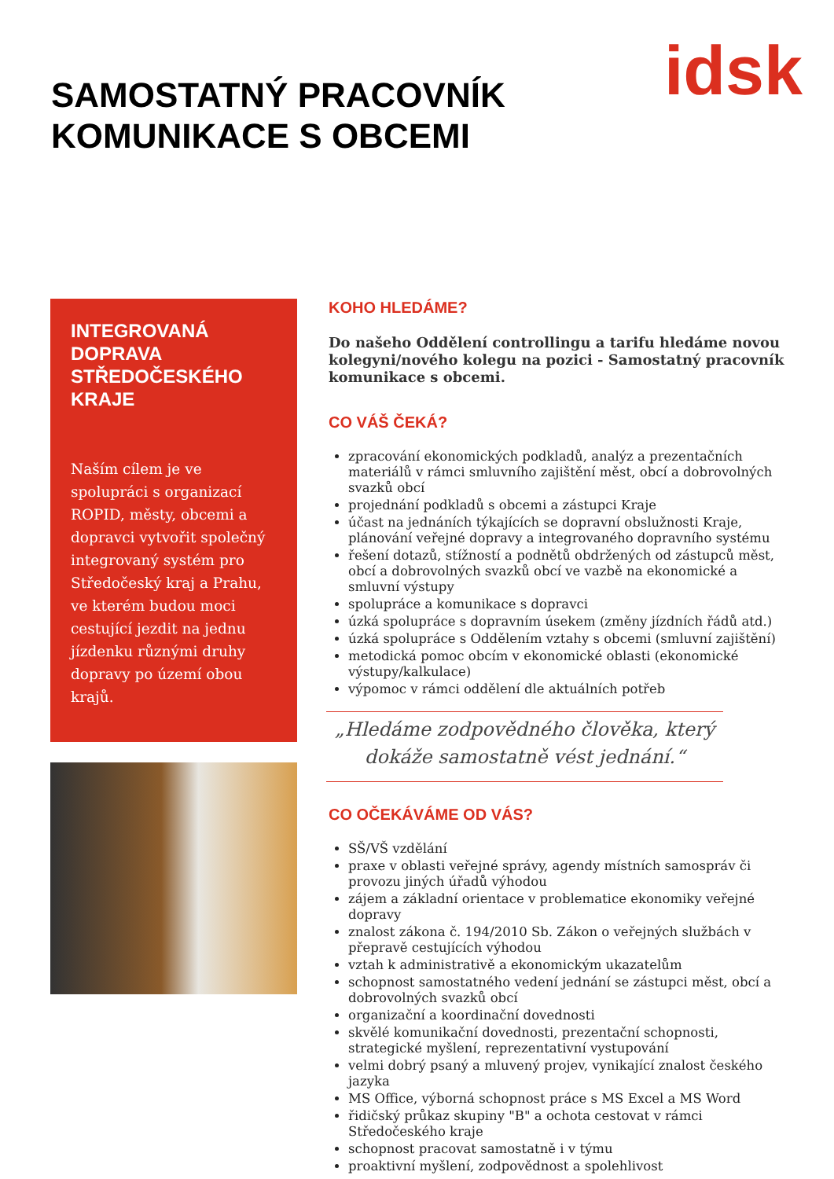SAMOSTATNÝ PRACOVNÍK
KOMUNIKACE S OBCEMI
idsk
INTEGROVANÁ DOPRAVA STŘEDOČESKÉHO KRAJE
Naším cílem je ve spolupráci s organizací ROPID, městy, obcemi a dopravci vytvořit společný integrovaný systém pro Středočeský kraj a Prahu, ve kterém budou moci cestující jezdit na jednu jízdenku různými druhy dopravy po území obou krajů.
KOHO HLEDÁME?
Do našeho Oddělení controllingu a tarifu hledáme novou kolegyni/nového kolegu na pozici - Samostatný pracovník komunikace s obcemi.
CO VÁŠ ČEKÁ?
zpracování ekonomických podkladů, analýz a prezentačních materiálů v rámci smluvního zajištění měst, obcí a dobrovolných svazků obcí
projednání podkladů s obcemi a zástupci Kraje
účast na jednáních týkajících se dopravní obslužnosti Kraje, plánování veřejné dopravy a integrovaného dopravního systému
řešení dotazů, stížností a podnětů obdržených od zástupců měst, obcí a dobrovolných svazků obcí ve vazbě na ekonomické a smluvní výstupy
spolupráce a komunikace s dopravci
úzká spolupráce s dopravním úsekem (změny jízdních řádů atd.)
úzká spolupráce s Oddělením vztahy s obcemi (smluvní zajištění)
metodická pomoc obcím v ekonomické oblasti (ekonomické výstupy/kalkulace)
výpomoc v rámci oddělení dle aktuálních potřeb
„Hledáme zodpovědného člověka, který dokáže samostatně vést jednání.“
CO OČEKÁVÁME OD VÁS?
SŠ/VŠ vzdělání
praxe v oblasti veřejné správy, agendy místních samospráv či provozu jiných úřadů výhodou
zájem a základní orientace v problematice ekonomiky veřejné dopravy
znalost zákona č. 194/2010 Sb. Zákon o veřejných službách v přepravě cestujících výhodou
vztah k administrativě a ekonomickým ukazatelům
schopnost samostatného vedení jednání se zástupci měst, obcí a dobrovolných svazků obcí
organizační a koordinační dovednosti
skvělé komunikační dovednosti, prezentační schopnosti, strategické myšlení, reprezentativní vystupování
velmi dobrý psaný a mluvený projev, vynikající znalost českého jazyka
MS Office, výborná schopnost práce s MS Excel a MS Word
řidičský průkaz skupiny "B" a ochota cestovat v rámci Středočeského kraje
schopnost pracovat samostatně i v týmu
proaktivní myšlení, zodpovědnost a spolehlivost